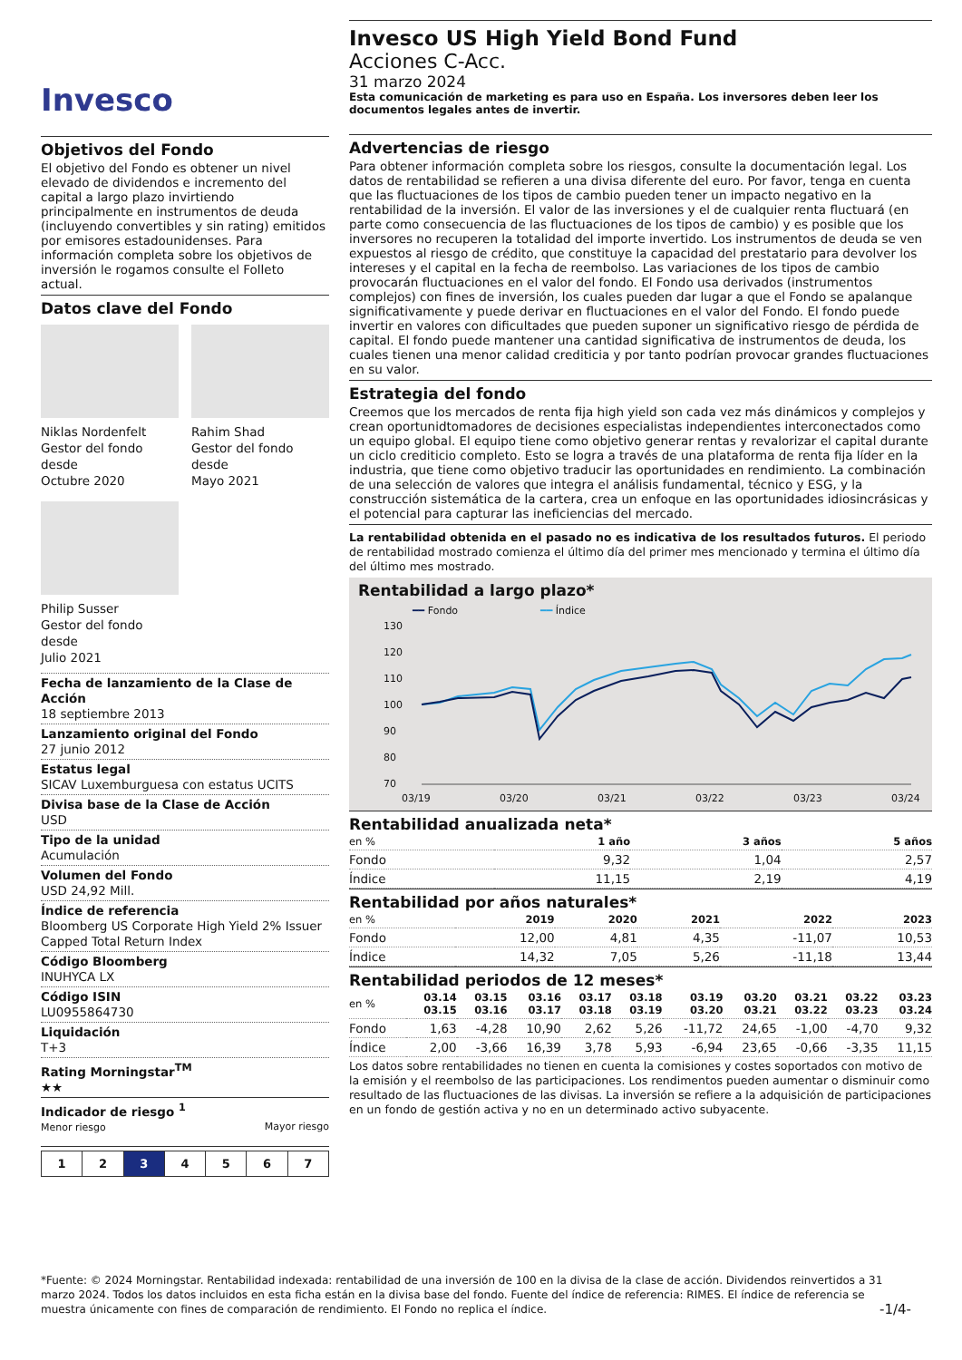Invesco
Objetivos del Fondo
El objetivo del Fondo es obtener un nivel elevado de dividendos e incremento del capital a largo plazo invirtiendo principalmente en instrumentos de deuda (incluyendo convertibles y sin rating) emitidos por emisores estadounidenses. Para información completa sobre los objetivos de inversión le rogamos consulte el Folleto actual.
Datos clave del Fondo
Niklas Nordenfelt
Gestor del fondo desde
Octubre 2020
Rahim Shad
Gestor del fondo desde
Mayo 2021
Philip Susser
Gestor del fondo desde
Julio 2021
Fecha de lanzamiento de la Clase de Acción
18 septiembre 2013
Lanzamiento original del Fondo
27 junio 2012
Estatus legal
SICAV Luxemburguesa con estatus UCITS
Divisa base de la Clase de Acción
USD
Tipo de la unidad
Acumulación
Volumen del Fondo
USD 24,92 Mill.
Índice de referencia
Bloomberg US Corporate High Yield 2% Issuer Capped Total Return Index
Código Bloomberg
INUHYCA LX
Código ISIN
LU0955864730
Liquidación
T+3
Rating Morningstar<sup>TM</sup>
★★
Indicador de riesgo <sup>1</sup>
Menor riesgo Mayor riesgo
1234567
Invesco US High Yield Bond Fund
Acciones C-Acc.
31 marzo 2024
Esta comunicación de marketing es para uso en España. Los inversores deben leer los documentos legales antes de invertir.
Advertencias de riesgo
Para obtener información completa sobre los riesgos, consulte la documentación legal. Los datos de rentabilidad se refieren a una divisa diferente del euro. Por favor, tenga en cuenta que las fluctuaciones de los tipos de cambio pueden tener un impacto negativo en la rentabilidad de la inversión. El valor de las inversiones y el de cualquier renta fluctuará (en parte como consecuencia de las fluctuaciones de los tipos de cambio) y es posible que los inversores no recuperen la totalidad del importe invertido. Los instrumentos de deuda se ven expuestos al riesgo de crédito, que constituye la capacidad del prestatario para devolver los intereses y el capital en la fecha de reembolso. Las variaciones de los tipos de cambio provocarán fluctuaciones en el valor del fondo. El Fondo usa derivados (instrumentos complejos) con fines de inversión, los cuales pueden dar lugar a que el Fondo se apalanque significativamente y puede derivar en fluctuaciones en el valor del Fondo. El fondo puede invertir en valores con dificultades que pueden suponer un significativo riesgo de pérdida de capital. El fondo puede mantener una cantidad significativa de instrumentos de deuda, los cuales tienen una menor calidad crediticia y por tanto podrían provocar grandes fluctuaciones en su valor.
Estrategia del fondo
Creemos que los mercados de renta fija high yield son cada vez más dinámicos y complejos y crean oportunidtomadores de decisiones especialistas independientes interconectados como un equipo global. El equipo tiene como objetivo generar rentas y revalorizar el capital durante un ciclo crediticio completo. Esto se logra a través de una plataforma de renta fija líder en la industria, que tiene como objetivo traducir las oportunidades en rendimiento. La combinación de una selección de valores que integra el análisis fundamental, técnico y ESG, y la construcción sistemática de la cartera, crea un enfoque en las oportunidades idiosincrásicas y el potencial para capturar las ineficiencias del mercado.
La rentabilidad obtenida en el pasado no es indicativa de los resultados futuros. El periodo de rentabilidad mostrado comienza el último día del primer mes mencionado y termina el último día del último mes mostrado.
Rentabilidad a largo plazo*
━━ Fondo ━━ Índice
130
120
110
100
90
80
70
03/19
03/20
03/21
03/22
03/23
03/24
Rentabilidad anualizada neta*
| en % | 1 año | 3 años | 5 años |
| --- | --- | --- | --- |
| Fondo | 9,32 | 1,04 | 2,57 |
| Índice | 11,15 | 2,19 | 4,19 |
Rentabilidad por años naturales*
| en % | 2019 | 2020 | 2021 | 2022 | 2023 |
| --- | --- | --- | --- | --- | --- |
| Fondo | 12,00 | 4,81 | 4,35 | -11,07 | 10,53 |
| Índice | 14,32 | 7,05 | 5,26 | -11,18 | 13,44 |
Rentabilidad periodos de 12 meses*
| en % | 03.14 03.15 | 03.15 03.16 | 03.16 03.17 | 03.17 03.18 | 03.18 03.19 | 03.19 03.20 | 03.20 03.21 | 03.21 03.22 | 03.22 03.23 | 03.23 03.24 |
| --- | --- | --- | --- | --- | --- | --- | --- | --- | --- | --- |
| Fondo | 1,63 | -4,28 | 10,90 | 2,62 | 5,26 | -11,72 | 24,65 | -1,00 | -4,70 | 9,32 |
| Índice | 2,00 | -3,66 | 16,39 | 3,78 | 5,93 | -6,94 | 23,65 | -0,66 | -3,35 | 11,15 |
Los datos sobre rentabilidades no tienen en cuenta la comisiones y costes soportados con motivo de la emisión y el reembolso de las participaciones. Los rendimentos pueden aumentar o disminuir como resultado de las fluctuaciones de las divisas. La inversión se refiere a la adquisición de participaciones en un fondo de gestión activa y no en un determinado activo subyacente.
*Fuente: © 2024 Morningstar. Rentabilidad indexada: rentabilidad de una inversión de 100 en la divisa de la clase de acción. Dividendos reinvertidos a 31 marzo 2024. Todos los datos incluidos en esta ficha están en la divisa base del fondo. Fuente del índice de referencia: RIMES. El índice de referencia se muestra únicamente con fines de comparación de rendimiento. El Fondo no replica el índice. -1/4-